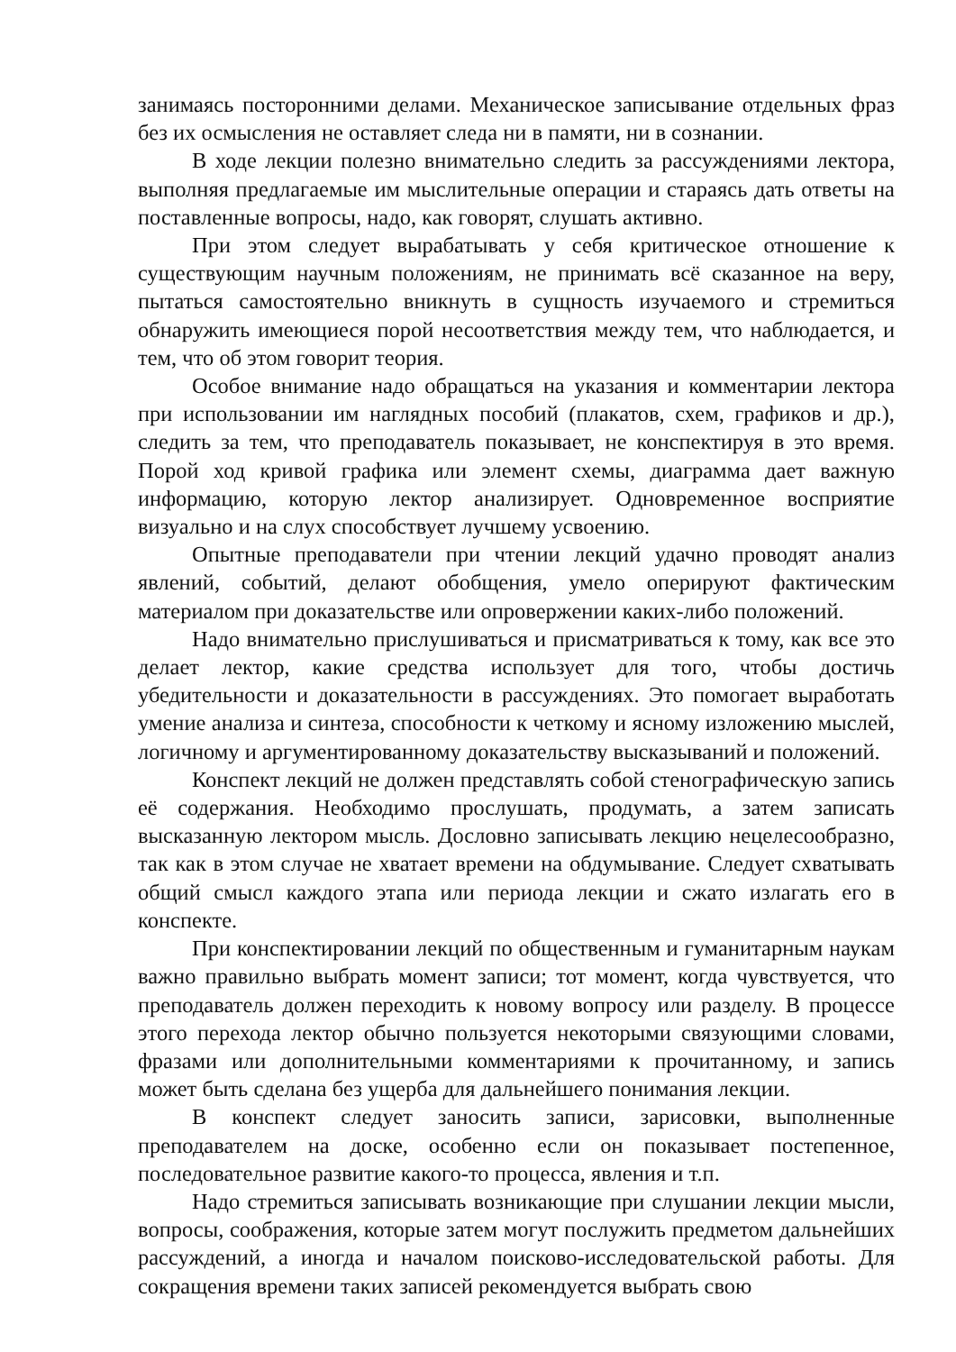занимаясь посторонними делами. Механическое записывание отдельных фраз без их осмысления не оставляет следа ни в памяти, ни в сознании.
В ходе лекции полезно внимательно следить за рассуждениями лектора, выполняя предлагаемые им мыслительные операции и стараясь дать ответы на поставленные вопросы, надо, как говорят, слушать активно.
При этом следует вырабатывать у себя критическое отношение к существующим научным положениям, не принимать всё сказанное на веру, пытаться самостоятельно вникнуть в сущность изучаемого и стремиться обнаружить имеющиеся порой несоответствия между тем, что наблюдается, и тем, что об этом говорит теория.
Особое внимание надо обращаться на указания и комментарии лектора при использовании им наглядных пособий (плакатов, схем, графиков и др.), следить за тем, что преподаватель показывает, не конспектируя в это время. Порой ход кривой графика или элемент схемы, диаграмма дает важную информацию, которую лектор анализирует. Одновременное восприятие визуально и на слух способствует лучшему усвоению.
Опытные преподаватели при чтении лекций удачно проводят анализ явлений, событий, делают обобщения, умело оперируют фактическим материалом при доказательстве или опровержении каких-либо положений.
Надо внимательно прислушиваться и присматриваться к тому, как все это делает лектор, какие средства использует для того, чтобы достичь убедительности и доказательности в рассуждениях. Это помогает выработать умение анализа и синтеза, способности к четкому и ясному изложению мыслей, логичному и аргументированному доказательству высказываний и положений.
Конспект лекций не должен представлять собой стенографическую запись её содержания. Необходимо прослушать, продумать, а затем записать высказанную лектором мысль. Дословно записывать лекцию нецелесообразно, так как в этом случае не хватает времени на обдумывание. Следует схватывать общий смысл каждого этапа или периода лекции и сжато излагать его в конспекте.
При конспектировании лекций по общественным и гуманитарным наукам важно правильно выбрать момент записи; тот момент, когда чувствуется, что преподаватель должен переходить к новому вопросу или разделу. В процессе этого перехода лектор обычно пользуется некоторыми связующими словами, фразами или дополнительными комментариями к прочитанному, и запись может быть сделана без ущерба для дальнейшего понимания лекции.
В конспект следует заносить записи, зарисовки, выполненные преподавателем на доске, особенно если он показывает постепенное, последовательное развитие какого-то процесса, явления и т.п.
Надо стремиться записывать возникающие при слушании лекции мысли, вопросы, соображения, которые затем могут послужить предметом дальнейших рассуждений, а иногда и началом поисково-исследовательской работы. Для сокращения времени таких записей рекомендуется выбрать свою